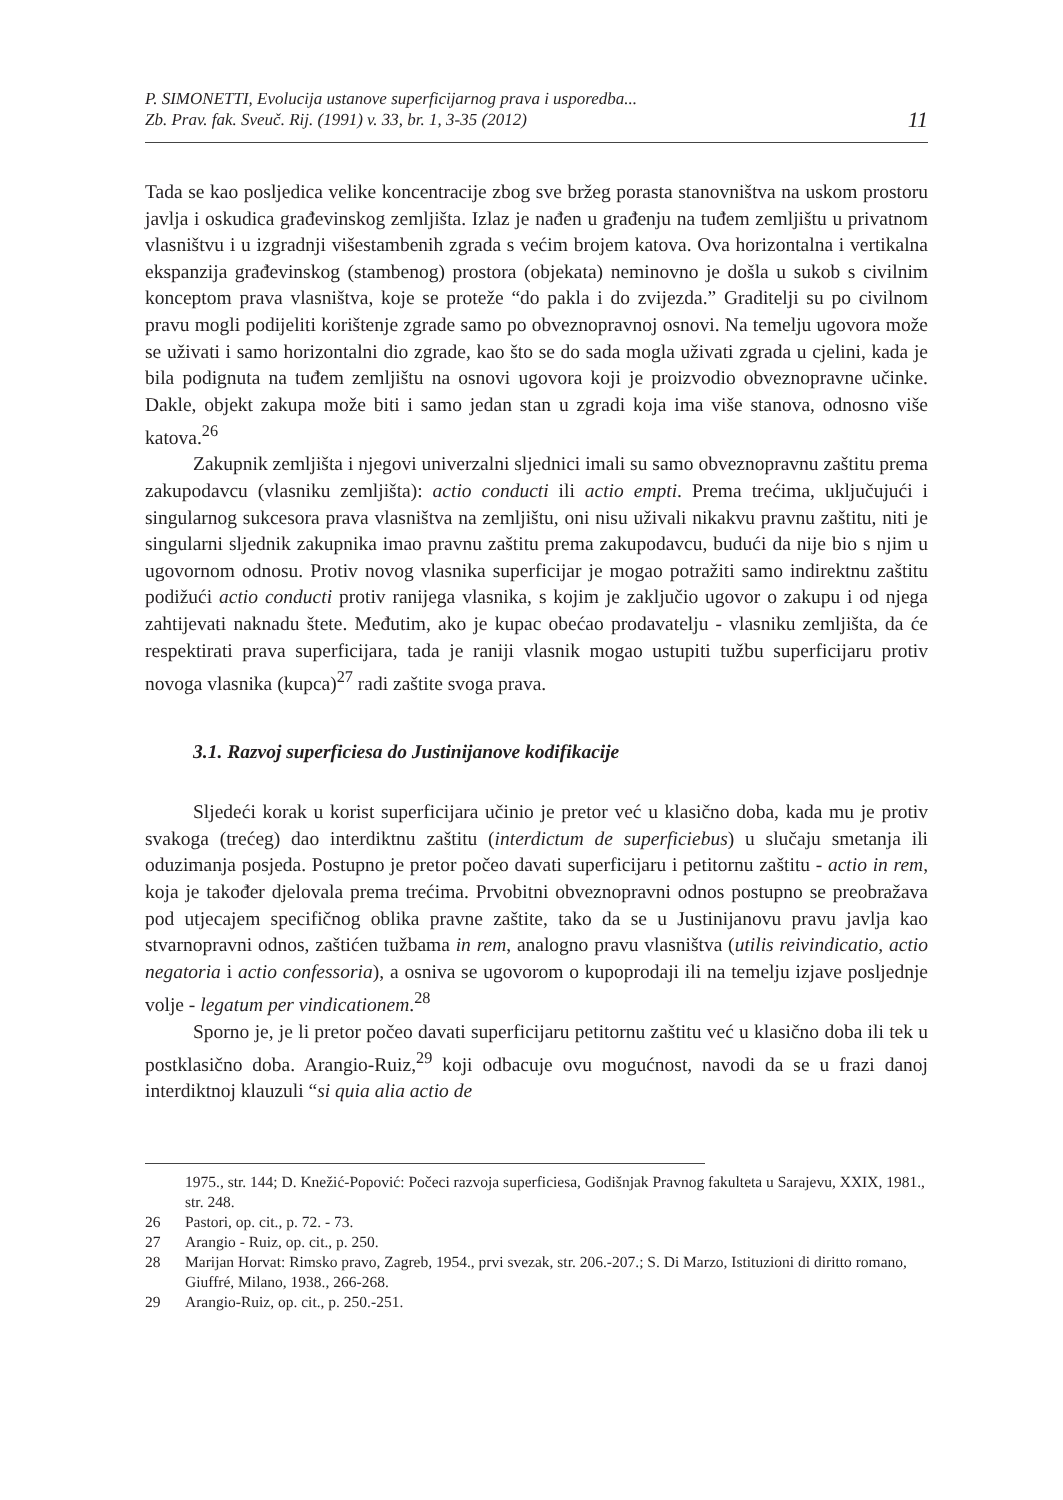P. SIMONETTI, Evolucija ustanove superficijarnog prava i usporedba...
Zb. Prav. fak. Sveuč. Rij. (1991) v. 33, br. 1, 3-35 (2012)
11
Tada se kao posljedica velike koncentracije zbog sve bržeg porasta stanovništva na uskom prostoru javlja i oskudica građevinskog zemljišta. Izlaz je nađen u građenju na tuđem zemljištu u privatnom vlasništvu i u izgradnji višestambenih zgrada s većim brojem katova. Ova horizontalna i vertikalna ekspanzija građevinskog (stambenog) prostora (objekata) neminovno je došla u sukob s civilnim konceptom prava vlasništva, koje se proteže “do pakla i do zvijezda.” Graditelji su po civilnom pravu mogli podijeliti korištenje zgrade samo po obveznopravnoj osnovi. Na temelju ugovora može se uživati i samo horizontalni dio zgrade, kao što se do sada mogla uživati zgrada u cjelini, kada je bila podignuta na tuđem zemljištu na osnovi ugovora koji je proizvodio obveznopravne učinke. Dakle, objekt zakupa može biti i samo jedan stan u zgradi koja ima više stanova, odnosno više katova.<sup>26</sup>
Zakupnik zemljišta i njegovi univerzalni sljednici imali su samo obveznopravnu zaštitu prema zakupodavcu (vlasniku zemljišta): actio conducti ili actio empti. Prema trećima, uključujući i singularnog sukcesora prava vlasništva na zemljištu, oni nisu uživali nikakvu pravnu zaštitu, niti je singularni sljednik zakupnika imao pravnu zaštitu prema zakupodavcu, budući da nije bio s njim u ugovornom odnosu. Protiv novog vlasnika superficijar je mogao potražiti samo indirektnu zaštitu podižući actio conducti protiv ranijega vlasnika, s kojim je zaključio ugovor o zakupu i od njega zahtijevati naknadu štete. Međutim, ako je kupac obećao prodavatelju - vlasniku zemljišta, da će respektirati prava superficijara, tada je raniji vlasnik mogao ustupiti tužbu superficijaru protiv novoga vlasnika (kupca)<sup>27</sup> radi zaštite svoga prava.
3.1. Razvoj superficiesa do Justinijanove kodifikacije
Sljedeći korak u korist superficijara učinio je pretor već u klasično doba, kada mu je protiv svakoga (trećeg) dao interdiktnu zaštitu (interdictum de superficiebus) u slučaju smetanja ili oduzimanja posjeda. Postupno je pretor počeo davati superficijaru i petitornu zaštitu - actio in rem, koja je također djelovala prema trećima. Prvobitni obveznopravni odnos postupno se preobražava pod utjecajem specifičnog oblika pravne zaštite, tako da se u Justinijanovu pravu javlja kao stvarnopravni odnos, zaštićen tužbama in rem, analogno pravu vlasništva (utilis reivindicatio, actio negatoria i actio confessoria), a osniva se ugovorom o kupoprodaji ili na temelju izjave posljednje volje - legatum per vindicationem.<sup>28</sup>
Sporno je, je li pretor počeo davati superficijaru petitornu zaštitu već u klasično doba ili tek u postklasično doba. Arangio-Ruiz,<sup>29</sup> koji odbacuje ovu mogućnost, navodi da se u frazi danoj interdiktnoj klauzuli “si quia alia actio de
1975., str. 144; D. Knežić-Popović: Počeci razvoja superficiesa, Godišnjak Pravnog fakulteta u Sarajevu, XXIX, 1981., str. 248.
26 Pastori, op. cit., p. 72. - 73.
27 Arangio - Ruiz, op. cit., p. 250.
28 Marijan Horvat: Rimsko pravo, Zagreb, 1954., prvi svezak, str. 206.-207.; S. Di Marzo, Istituzioni di diritto romano, Giuffré, Milano, 1938., 266-268.
29 Arangio-Ruiz, op. cit., p. 250.-251.